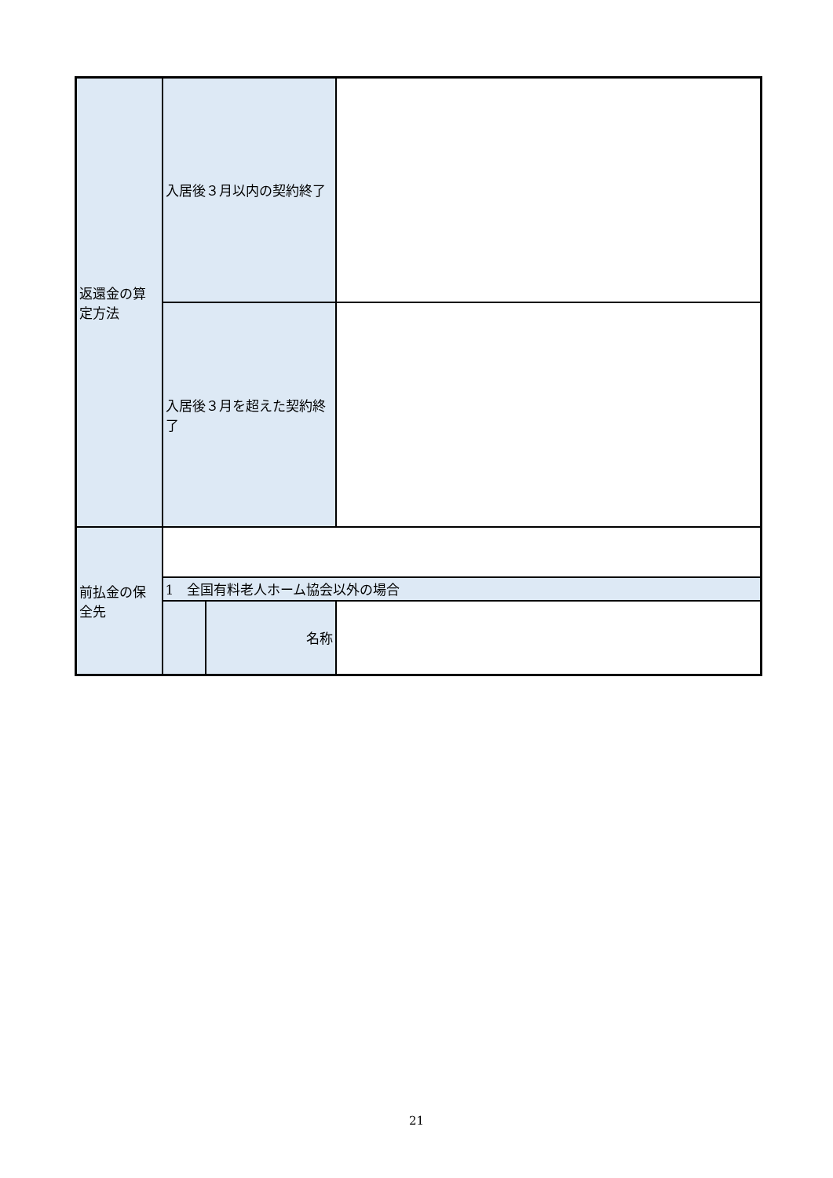| 返還金の算定方法 | 入居後３月以内の契約終了 | | |
| | 入居後３月を超えた契約終了 | | |
| 前払金の保全先 | | | |
| | 1 全国有料老人ホーム協会以外の場合 | | |
| | | 名称 | |
21